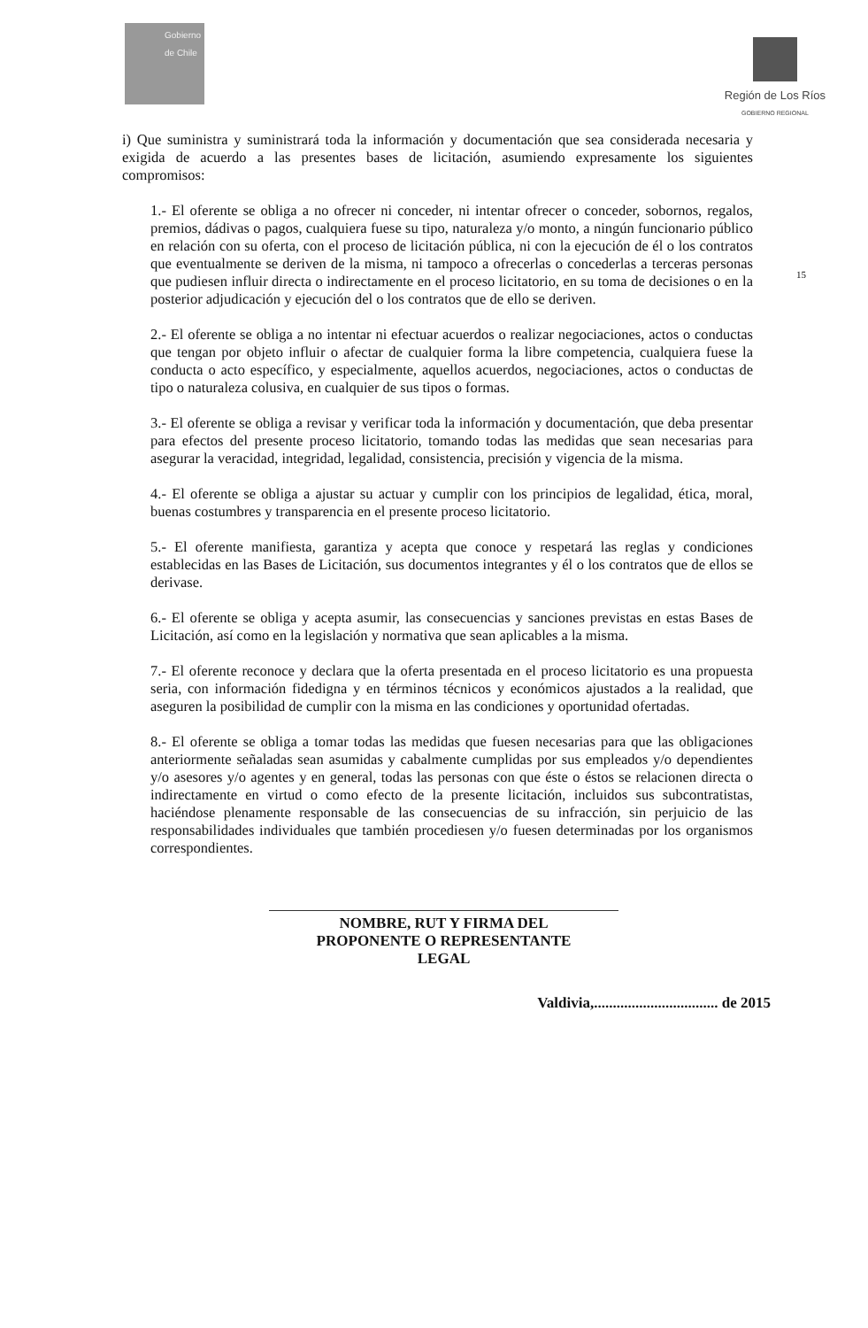Gobierno de Chile
Región de Los Ríos
GOBIERNO REGIONAL
15
i) Que suministra y suministrará toda la información y documentación que sea considerada necesaria y exigida de acuerdo a las presentes bases de licitación, asumiendo expresamente los siguientes compromisos:
1.- El oferente se obliga a no ofrecer ni conceder, ni intentar ofrecer o conceder, sobornos, regalos, premios, dádivas o pagos, cualquiera fuese su tipo, naturaleza y/o monto, a ningún funcionario público en relación con su oferta, con el proceso de licitación pública, ni con la ejecución de él o los contratos que eventualmente se deriven de la misma, ni tampoco a ofrecerlas o concederlas a terceras personas que pudiesen influir directa o indirectamente en el proceso licitatorio, en su toma de decisiones o en la posterior adjudicación y ejecución del o los contratos que de ello se deriven.
2.- El oferente se obliga a no intentar ni efectuar acuerdos o realizar negociaciones, actos o conductas que tengan por objeto influir o afectar de cualquier forma la libre competencia, cualquiera fuese la conducta o acto específico, y especialmente, aquellos acuerdos, negociaciones, actos o conductas de tipo o naturaleza colusiva, en cualquier de sus tipos o formas.
3.- El oferente se obliga a revisar y verificar toda la información y documentación, que deba presentar para efectos del presente proceso licitatorio, tomando todas las medidas que sean necesarias para asegurar la veracidad, integridad, legalidad, consistencia, precisión y vigencia de la misma.
4.- El oferente se obliga a ajustar su actuar y cumplir con los principios de legalidad, ética, moral, buenas costumbres y transparencia en el presente proceso licitatorio.
5.- El oferente manifiesta, garantiza y acepta que conoce y respetará las reglas y condiciones establecidas en las Bases de Licitación, sus documentos integrantes y él o los contratos que de ellos se derivase.
6.- El oferente se obliga y acepta asumir, las consecuencias y sanciones previstas en estas Bases de Licitación, así como en la legislación y normativa que sean aplicables a la misma.
7.- El oferente reconoce y declara que la oferta presentada en el proceso licitatorio es una propuesta seria, con información fidedigna y en términos técnicos y económicos ajustados a la realidad, que aseguren la posibilidad de cumplir con la misma en las condiciones y oportunidad ofertadas.
8.- El oferente se obliga a tomar todas las medidas que fuesen necesarias para que las obligaciones anteriormente señaladas sean asumidas y cabalmente cumplidas por sus empleados y/o dependientes y/o asesores y/o agentes y en general, todas las personas con que éste o éstos se relacionen directa o indirectamente en virtud o como efecto de la presente licitación, incluidos sus subcontratistas, haciéndose plenamente responsable de las consecuencias de su infracción, sin perjuicio de las responsabilidades individuales que también procediesen y/o fuesen determinadas por los organismos correspondientes.
NOMBRE, RUT Y FIRMA DEL
PROPONENTE O REPRESENTANTE
LEGAL
Valdivia,................................. de 2015